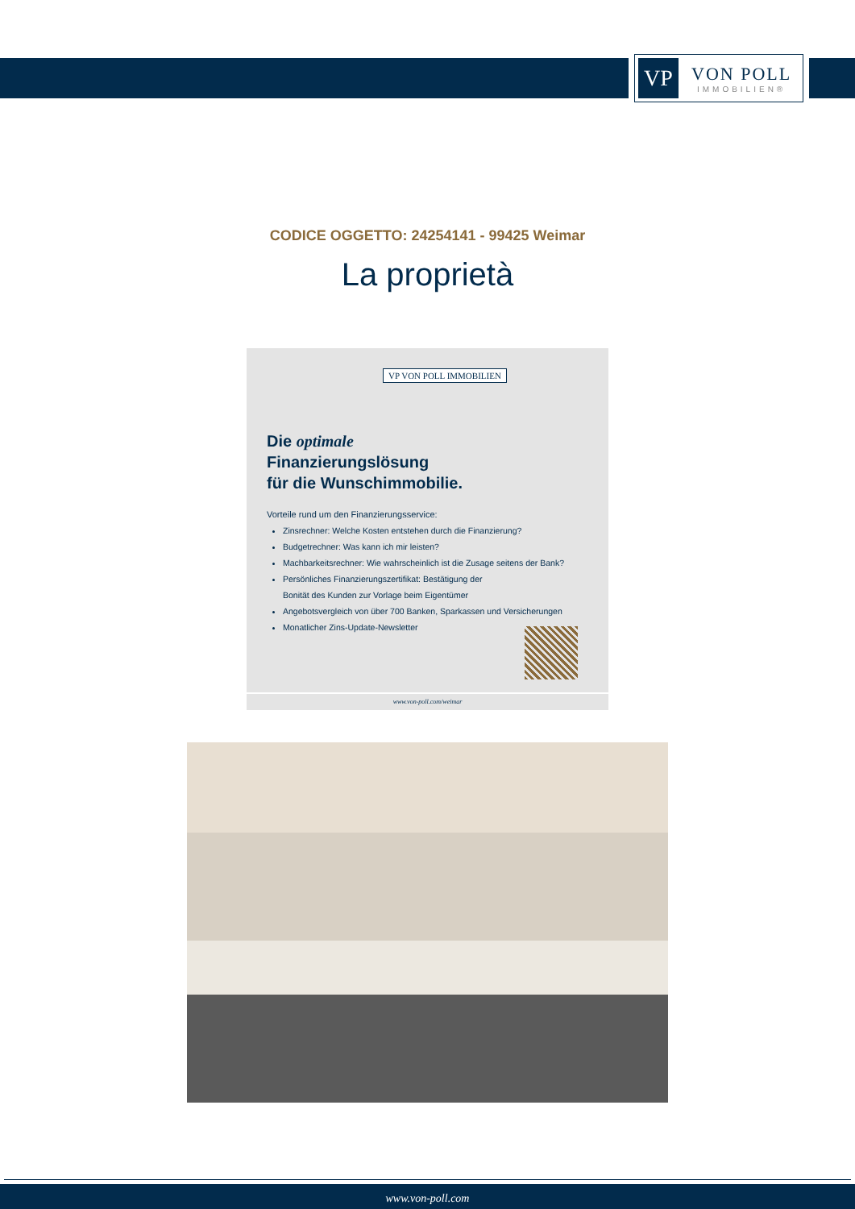VP
VON POLL
IMMOBILIEN®
CODICE OGGETTO: 24254141 - 99425 Weimar
La proprietà
VP VON POLL IMMOBILIEN
Die optimale
Finanzierungslösung
für die Wunschimmobilie.
Vorteile rund um den Finanzierungsservice:
Zinsrechner: Welche Kosten entstehen durch die Finanzierung?
Budgetrechner: Was kann ich mir leisten?
Machbarkeitsrechner: Wie wahrscheinlich ist die Zusage seitens der Bank?
Persönliches Finanzierungszertifikat: Bestätigung der
Bonität des Kunden zur Vorlage beim Eigentümer
Angebotsvergleich von über 700 Banken, Sparkassen und Versicherungen
Monatlicher Zins-Update-Newsletter
www.von-poll.com/weimar
www.von-poll.com